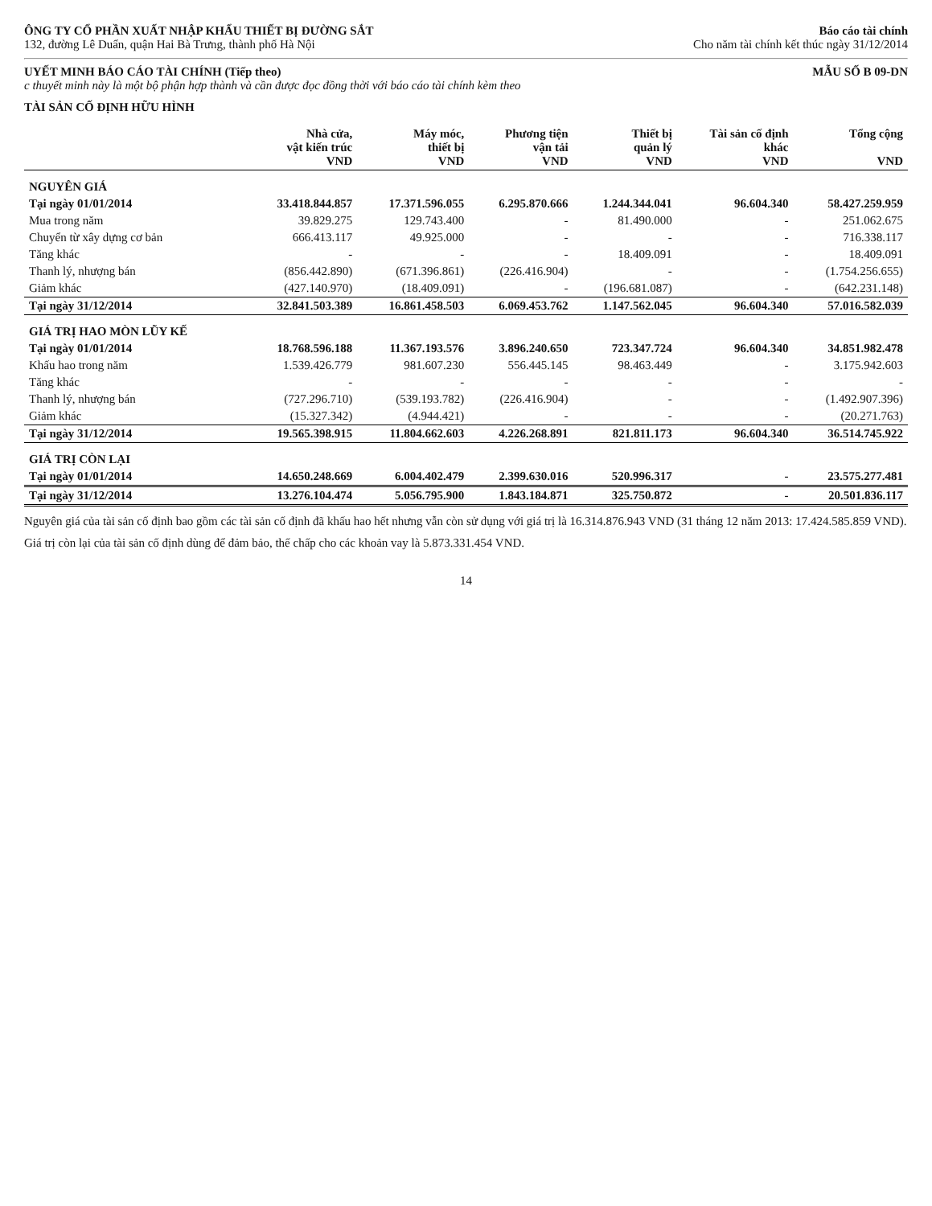ÔNG TY CỔ PHẦN XUẤT NHẬP KHẨU THIẾT BỊ ĐƯỜNG SẮT
132, đường Lê Duẩn, quận Hai Bà Trưng, thành phố Hà Nội
Báo cáo tài chính
Cho năm tài chính kết thúc ngày 31/12/2014
UYẾT MINH BÁO CÁO TÀI CHÍNH (Tiếp theo)
c thuyết minh này là một bộ phận hợp thành và cần được đọc đồng thời với báo cáo tài chính kèm theo
MẪU SỐ B 09-DN
TÀI SẢN CỐ ĐỊNH HỮU HÌNH
| | Nhà cửa, vật kiến trúc VND | Máy móc, thiết bị VND | Phương tiện vận tải VND | Thiết bị quản lý VND | Tài sản cố định khác VND | Tổng cộng VND |
| --- | --- | --- | --- | --- | --- | --- |
| NGUYÊN GIÁ | | | | | | |
| Tại ngày 01/01/2014 | 33.418.844.857 | 17.371.596.055 | 6.295.870.666 | 1.244.344.041 | 96.604.340 | 58.427.259.959 |
| Mua trong năm | 39.829.275 | 129.743.400 | - | 81.490.000 | - | 251.062.675 |
| Chuyển từ xây dựng cơ bản | 666.413.117 | 49.925.000 | - | - | - | 716.338.117 |
| Tăng khác | - | - | - | 18.409.091 | - | 18.409.091 |
| Thanh lý, nhượng bán | (856.442.890) | (671.396.861) | (226.416.904) | - | - | (1.754.256.655) |
| Giảm khác | (427.140.970) | (18.409.091) | - | (196.681.087) | - | (642.231.148) |
| Tại ngày 31/12/2014 | 32.841.503.389 | 16.861.458.503 | 6.069.453.762 | 1.147.562.045 | 96.604.340 | 57.016.582.039 |
| GIÁ TRỊ HAO MÒN LŨY KẾ | | | | | | |
| Tại ngày 01/01/2014 | 18.768.596.188 | 11.367.193.576 | 3.896.240.650 | 723.347.724 | 96.604.340 | 34.851.982.478 |
| Khấu hao trong năm | 1.539.426.779 | 981.607.230 | 556.445.145 | 98.463.449 | - | 3.175.942.603 |
| Tăng khác | - | - | - | - | - | - |
| Thanh lý, nhượng bán | (727.296.710) | (539.193.782) | (226.416.904) | - | - | (1.492.907.396) |
| Giảm khác | (15.327.342) | (4.944.421) | - | - | - | (20.271.763) |
| Tại ngày 31/12/2014 | 19.565.398.915 | 11.804.662.603 | 4.226.268.891 | 821.811.173 | 96.604.340 | 36.514.745.922 |
| GIÁ TRỊ CÒN LẠI | | | | | | |
| Tại ngày 01/01/2014 | 14.650.248.669 | 6.004.402.479 | 2.399.630.016 | 520.996.317 | - | 23.575.277.481 |
| Tại ngày 31/12/2014 | 13.276.104.474 | 5.056.795.900 | 1.843.184.871 | 325.750.872 | - | 20.501.836.117 |
Nguyên giá của tài sản cố định bao gồm các tài sản cố định đã khấu hao hết nhưng vẫn còn sử dụng với giá trị là 16.314.876.943 VND (31 tháng 12 năm 2013: 17.424.585.859 VND).
Giá trị còn lại của tài sản cố định dùng để đảm bảo, thế chấp cho các khoản vay là 5.873.331.454 VND.
14